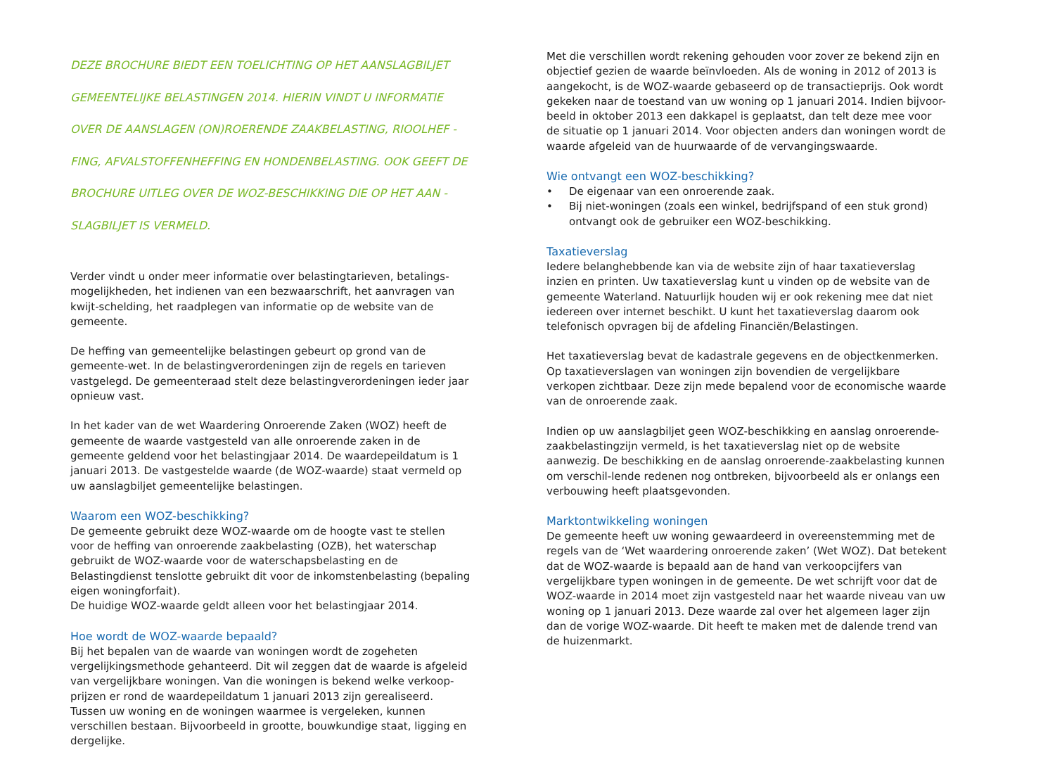DEZE BROCHURE BIEDT EEN TOELICHTING OP HET AANSLAGBILJET
GEMEENTELIJKE BELASTINGEN 2014. HIERIN VINDT U INFORMATIE
OVER DE AANSLAGEN (ON)ROERENDE ZAAKBELASTING, RIOOLHEF -
FING, AFVALSTOFFENHEFFING EN HONDENBELASTING. OOK GEEFT DE
BROCHURE UITLEG OVER DE WOZ-BESCHIKKING DIE OP HET AAN -
SLAGBILJET IS VERMELD.
Verder vindt u onder meer informatie over belastingtarieven, betalings-mogelijkheden, het indienen van een bezwaarschrift, het aanvragen van kwijt-schelding, het raadplegen van informatie op de website van de gemeente.
De heffing van gemeentelijke belastingen gebeurt op grond van de gemeente-wet. In de belastingverordeningen zijn de regels en tarieven vastgelegd. De gemeenteraad stelt deze belastingverordeningen ieder jaar opnieuw vast.
In het kader van de wet Waardering Onroerende Zaken (WOZ) heeft de gemeente de waarde vastgesteld van alle onroerende zaken in de gemeente geldend voor het belastingjaar 2014. De waardepeildatum is 1 januari 2013. De vastgestelde waarde (de WOZ-waarde) staat vermeld op uw aanslagbiljet gemeentelijke belastingen.
Waarom een WOZ-beschikking?
De gemeente gebruikt deze WOZ-waarde om de hoogte vast te stellen voor de heffing van onroerende zaakbelasting (OZB), het waterschap gebruikt de WOZ-waarde voor de waterschapsbelasting en de Belastingdienst tenslotte gebruikt dit voor de inkomstenbelasting (bepaling eigen woningforfait).
De huidige WOZ-waarde geldt alleen voor het belastingjaar 2014.
Hoe wordt de WOZ-waarde bepaald?
Bij het bepalen van de waarde van woningen wordt de zogeheten vergelijkingsmethode gehanteerd. Dit wil zeggen dat de waarde is afgeleid van vergelijkbare woningen. Van die woningen is bekend welke verkoop-prijzen er rond de waardepeildatum 1 januari 2013 zijn gerealiseerd.
Tussen uw woning en de woningen waarmee is vergeleken, kunnen verschillen bestaan. Bijvoorbeeld in grootte, bouwkundige staat, ligging en dergelijke.
Met die verschillen wordt rekening gehouden voor zover ze bekend zijn en objectief gezien de waarde beïnvloeden. Als de woning in 2012 of 2013 is aangekocht, is de WOZ-waarde gebaseerd op de transactieprijs. Ook wordt gekeken naar de toestand van uw woning op 1 januari 2014. Indien bijvoor-beeld in oktober 2013 een dakkapel is geplaatst, dan telt deze mee voor de situatie op 1 januari 2014. Voor objecten anders dan woningen wordt de waarde afgeleid van de huurwaarde of de vervangingswaarde.
Wie ontvangt een WOZ-beschikking?
• De eigenaar van een onroerende zaak.
• Bij niet-woningen (zoals een winkel, bedrijfspand of een stuk grond) ontvangt ook de gebruiker een WOZ-beschikking.
Taxatieverslag
Iedere belanghebbende kan via de website zijn of haar taxatieverslag inzien en printen. Uw taxatieverslag kunt u vinden op de website van de gemeente Waterland. Natuurlijk houden wij er ook rekening mee dat niet iedereen over internet beschikt. U kunt het taxatieverslag daarom ook telefonisch opvragen bij de afdeling Financiën/Belastingen.
Het taxatieverslag bevat de kadastrale gegevens en de objectkenmerken. Op taxatieverslagen van woningen zijn bovendien de vergelijkbare verkopen zichtbaar. Deze zijn mede bepalend voor de economische waarde van de onroerende zaak.
Indien op uw aanslagbiljet geen WOZ-beschikking en aanslag onroerende-zaakbelastingzijn vermeld, is het taxatieverslag niet op de website aanwezig. De beschikking en de aanslag onroerende-zaakbelasting kunnen om verschil-lende redenen nog ontbreken, bijvoorbeeld als er onlangs een verbouwing heeft plaatsgevonden.
Marktontwikkeling woningen
De gemeente heeft uw woning gewaardeerd in overeenstemming met de regels van de ‘Wet waardering onroerende zaken’ (Wet WOZ). Dat betekent dat de WOZ-waarde is bepaald aan de hand van verkoopcijfers van vergelijkbare typen woningen in de gemeente. De wet schrijft voor dat de WOZ-waarde in 2014 moet zijn vastgesteld naar het waarde niveau van uw woning op 1 januari 2013. Deze waarde zal over het algemeen lager zijn dan de vorige WOZ-waarde. Dit heeft te maken met de dalende trend van de huizenmarkt.